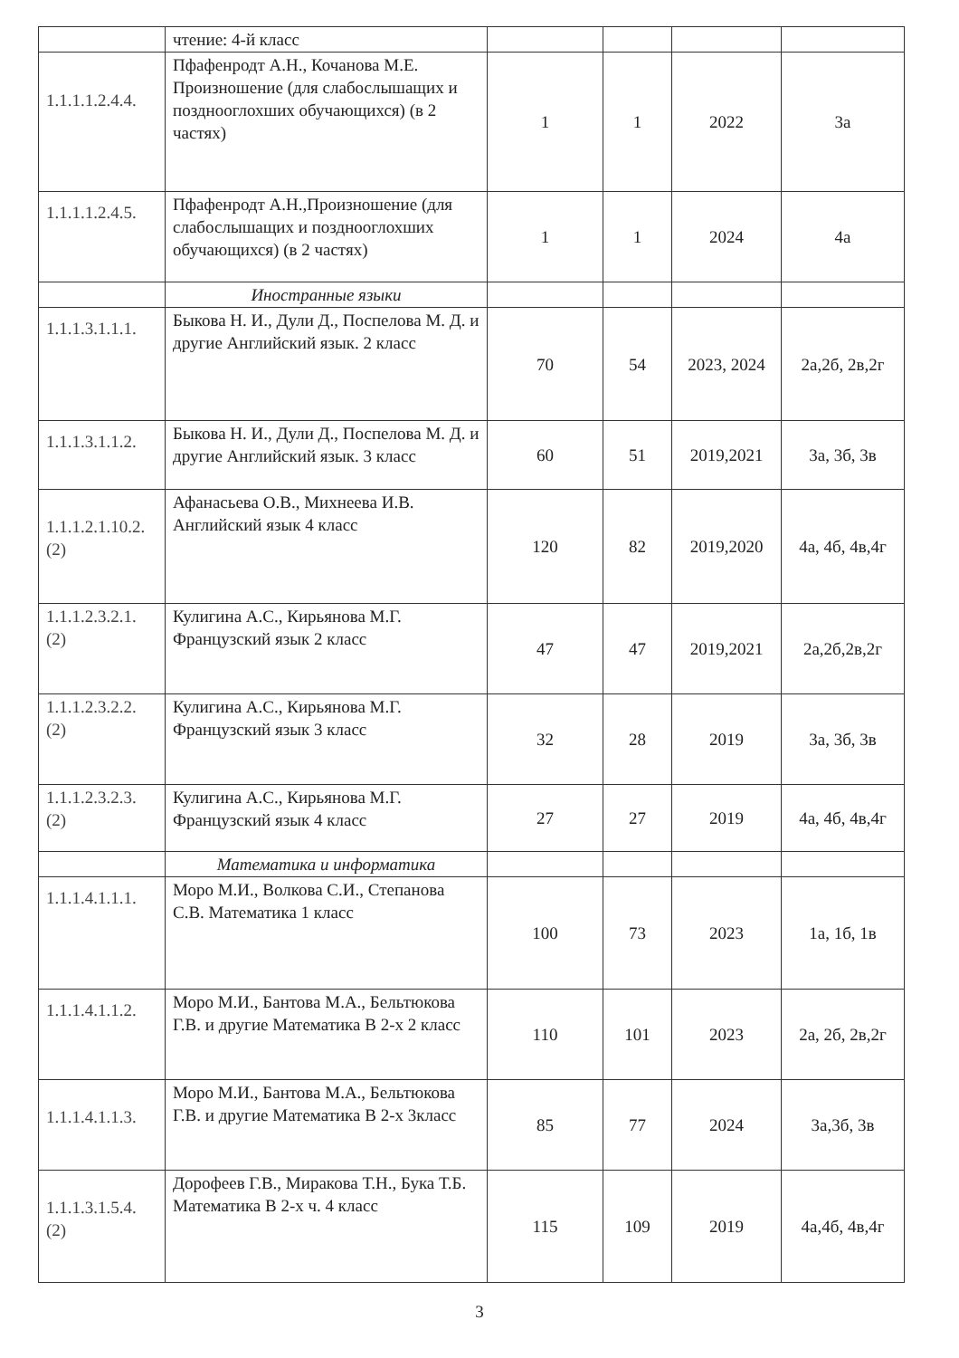| | чтение: 4-й класс | | | | |
| 1.1.1.1.2.4.4. | Пфафенродт А.Н., Кочанова М.Е. Произношение (для слабослышащих и позднооглохших обучающихся) (в 2 частях) | 1 | 1 | 2022 | 3а |
| 1.1.1.1.2.4.5. | Пфафенродт А.Н.,Произношение (для слабослышащих и позднооглохших обучающихся) (в 2 частях) | 1 | 1 | 2024 | 4а |
| | Иностранные языки | | | | |
| 1.1.1.3.1.1.1. | Быкова Н. И., Дули Д., Поспелова М. Д. и другие Английский язык. 2 класс | 70 | 54 | 2023, 2024 | 2а,2б, 2в,2г |
| 1.1.1.3.1.1.2. | Быкова Н. И., Дули Д., Поспелова М. Д. и другие Английский язык. 3 класс | 60 | 51 | 2019,2021 | 3а, 3б, 3в |
| 1.1.1.2.1.10.2. (2) | Афанасьева О.В., Михнеева И.В. Английский язык 4 класс | 120 | 82 | 2019,2020 | 4а, 4б, 4в,4г |
| 1.1.1.2.3.2.1. (2) | Кулигина А.С., Кирьянова М.Г. Французский язык 2 класс | 47 | 47 | 2019,2021 | 2а,2б,2в,2г |
| 1.1.1.2.3.2.2. (2) | Кулигина А.С., Кирьянова М.Г. Французский язык 3 класс | 32 | 28 | 2019 | 3а, 3б, 3в |
| 1.1.1.2.3.2.3. (2) | Кулигина А.С., Кирьянова М.Г. Французский язык 4 класс | 27 | 27 | 2019 | 4а, 4б, 4в,4г |
| | Математика и информатика | | | | |
| 1.1.1.4.1.1.1. | Моро М.И., Волкова С.И., Степанова С.В. Математика 1 класс | 100 | 73 | 2023 | 1а, 1б, 1в |
| 1.1.1.4.1.1.2. | Моро М.И., Бантова М.А., Бельтюкова Г.В. и другие Математика В 2-х 2 класс | 110 | 101 | 2023 | 2а, 2б, 2в,2г |
| 1.1.1.4.1.1.3. | Моро М.И., Бантова М.А., Бельтюкова Г.В. и другие Математика В 2-х 3класс | 85 | 77 | 2024 | 3а,3б, 3в |
| 1.1.1.3.1.5.4. (2) | Дорофеев Г.В., Миракова Т.Н., Бука Т.Б. Математика В 2-х ч. 4 класс | 115 | 109 | 2019 | 4а,4б, 4в,4г |
3